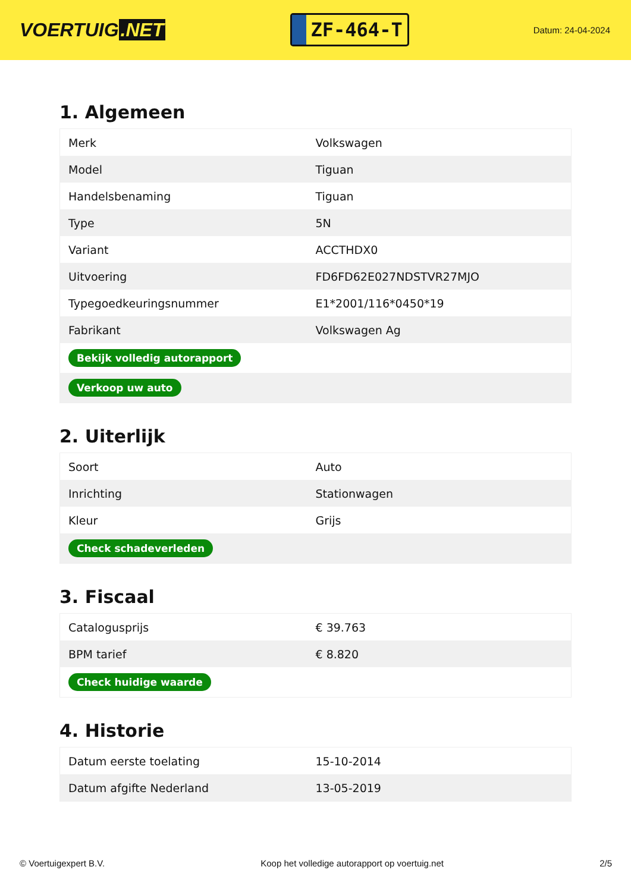VOERTUIG.NET
ZF-464-T
Datum: 24-04-2024
1. Algemeen
| Merk | Volkswagen |
| Model | Tiguan |
| Handelsbenaming | Tiguan |
| Type | 5N |
| Variant | ACCTHDX0 |
| Uitvoering | FD6FD62E027NDSTVR27MJO |
| Typegoedkeuringsnummer | E1*2001/116*0450*19 |
| Fabrikant | Volkswagen Ag |
| Bekijk volledig autorapport | |
| Verkoop uw auto | |
2. Uiterlijk
| Soort | Auto |
| Inrichting | Stationwagen |
| Kleur | Grijs |
| Check schadeverleden | |
3. Fiscaal
| Catalogusprijs | € 39.763 |
| BPM tarief | € 8.820 |
| Check huidige waarde | |
4. Historie
| Datum eerste toelating | 15-10-2014 |
| Datum afgifte Nederland | 13-05-2019 |
© Voertuigexpert B.V. Koop het volledige autorapport op voertuig.net 2/5